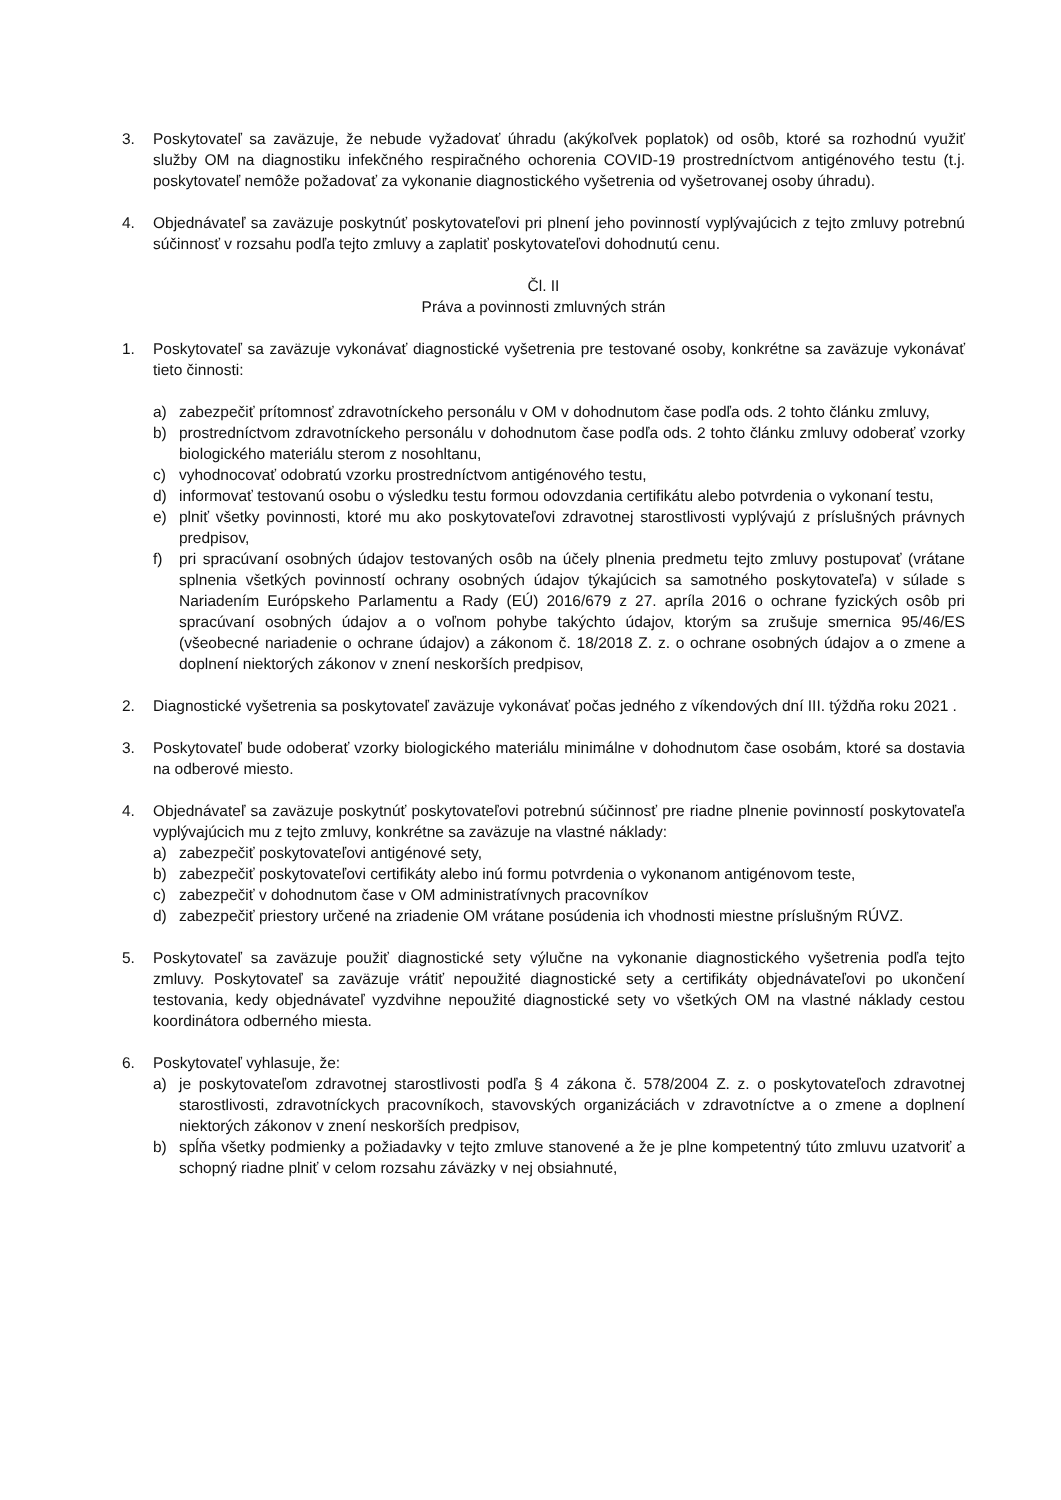3. Poskytovateľ sa zaväzuje, že nebude vyžadovať úhradu (akýkoľvek poplatok) od osôb, ktoré sa rozhodnú využiť služby OM na diagnostiku infekčného respiračného ochorenia COVID-19 prostredníctvom antigénového testu (t.j. poskytovateľ nemôže požadovať za vykonanie diagnostického vyšetrenia od vyšetrovanej osoby úhradu).
4. Objednávateľ sa zaväzuje poskytnúť poskytovateľovi pri plnení jeho povinností vyplývajúcich z tejto zmluvy potrebnú súčinnosť v rozsahu podľa tejto zmluvy a zaplatiť poskytovateľovi dohodnutú cenu.
Čl. II
Práva a povinnosti zmluvných strán
1. Poskytovateľ sa zaväzuje vykonávať diagnostické vyšetrenia pre testované osoby, konkrétne sa zaväzuje vykonávať tieto činnosti:
a) zabezpečiť prítomnosť zdravotníckeho personálu v OM v dohodnutom čase podľa ods. 2 tohto článku zmluvy,
b) prostredníctvom zdravotníckeho personálu v dohodnutom čase podľa ods. 2 tohto článku zmluvy odoberať vzorky biologického materiálu sterom z nosohltanu,
c) vyhodnocovať odobratú vzorku prostredníctvom antigénového testu,
d) informovať testovanú osobu o výsledku testu formou odovzdania certifikátu alebo potvrdenia o vykonaní testu,
e) plniť všetky povinnosti, ktoré mu ako poskytovateľovi zdravotnej starostlivosti vyplývajú z príslušných právnych predpisov,
f) pri spracúvaní osobných údajov testovaných osôb na účely plnenia predmetu tejto zmluvy postupovať (vrátane splnenia všetkých povinností ochrany osobných údajov týkajúcich sa samotného poskytovateľa) v súlade s Nariadením Európskeho Parlamentu a Rady (EÚ) 2016/679 z 27. apríla 2016 o ochrane fyzických osôb pri spracúvaní osobných údajov a o voľnom pohybe takýchto údajov, ktorým sa zrušuje smernica 95/46/ES (všeobecné nariadenie o ochrane údajov) a zákonom č. 18/2018 Z. z. o ochrane osobných údajov a o zmene a doplnení niektorých zákonov v znení neskorších predpisov,
2. Diagnostické vyšetrenia sa poskytovateľ zaväzuje vykonávať počas jedného z víkendových dní III. týždňa roku 2021 .
3. Poskytovateľ bude odoberať vzorky biologického materiálu minimálne v dohodnutom čase osobám, ktoré sa dostavia na odberové miesto.
4. Objednávateľ sa zaväzuje poskytnúť poskytovateľovi potrebnú súčinnosť pre riadne plnenie povinností poskytovateľa vyplývajúcich mu z tejto zmluvy, konkrétne sa zaväzuje na vlastné náklady:
a) zabezpečiť poskytovateľovi antigénové sety,
b) zabezpečiť poskytovateľovi certifikáty alebo inú formu potvrdenia o vykonanom antigénovom teste,
c) zabezpečiť v dohodnutom čase v OM administratívnych pracovníkov
d) zabezpečiť priestory určené na zriadenie OM vrátane posúdenia ich vhodnosti miestne príslušným RÚVZ.
5. Poskytovateľ sa zaväzuje použiť diagnostické sety výlučne na vykonanie diagnostického vyšetrenia podľa tejto zmluvy. Poskytovateľ sa zaväzuje vrátiť nepoužité diagnostické sety a certifikáty objednávateľovi po ukončení testovania, kedy objednávateľ vyzdvihne nepoužité diagnostické sety vo všetkých OM na vlastné náklady cestou koordinátora odberného miesta.
6. Poskytovateľ vyhlasuje, že:
a) je poskytovateľom zdravotnej starostlivosti podľa § 4 zákona č. 578/2004 Z. z. o poskytovateľoch zdravotnej starostlivosti, zdravotníckych pracovníkoch, stavovských organizáciách v zdravotníctve a o zmene a doplnení niektorých zákonov v znení neskorších predpisov,
b) spĺňa všetky podmienky a požiadavky v tejto zmluve stanovené a že je plne kompetentný túto zmluvu uzatvoriť a schopný riadne plniť v celom rozsahu záväzky v nej obsiahnuté,